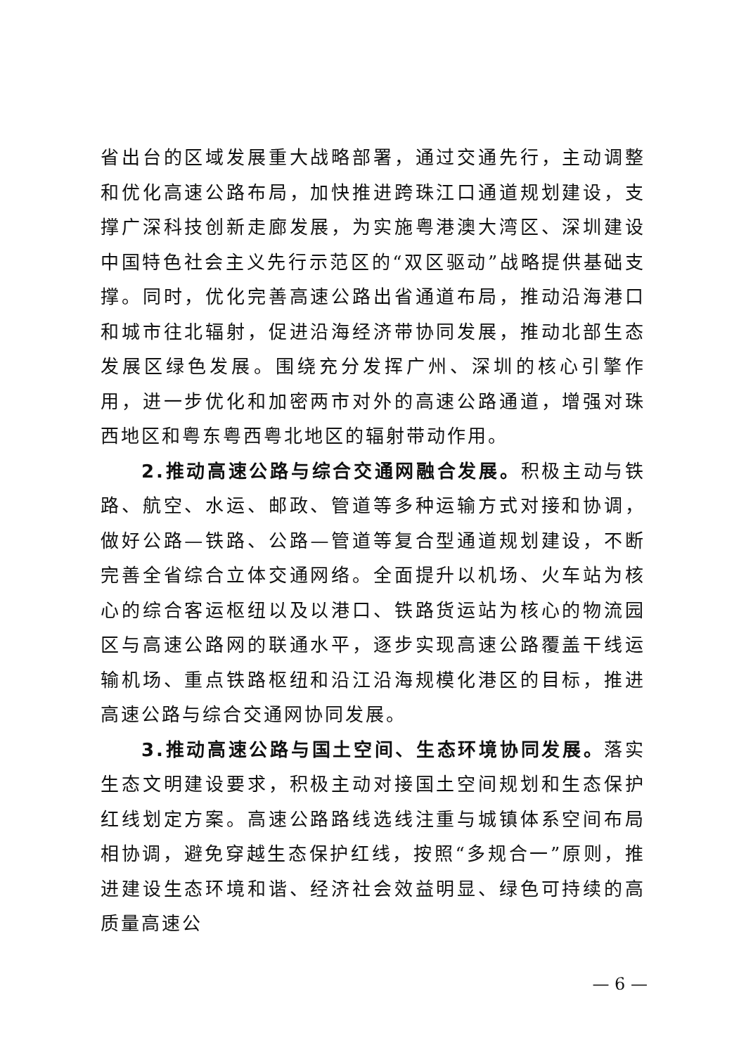省出台的区域发展重大战略部署，通过交通先行，主动调整和优化高速公路布局，加快推进跨珠江口通道规划建设，支撑广深科技创新走廊发展，为实施粤港澳大湾区、深圳建设中国特色社会主义先行示范区的“双区驱动”战略提供基础支撑。同时，优化完善高速公路出省通道布局，推动沿海港口和城市往北辐射，促进沿海经济带协同发展，推动北部生态发展区绿色发展。围绕充分发挥广州、深圳的核心引擎作用，进一步优化和加密两市对外的高速公路通道，增强对珠西地区和粤东粤西粤北地区的辐射带动作用。
2.推动高速公路与综合交通网融合发展。积极主动与铁路、航空、水运、邮政、管道等多种运输方式对接和协调，做好公路—铁路、公路—管道等复合型通道规划建设，不断完善全省综合立体交通网络。全面提升以机场、火车站为核心的综合客运枢纽以及以港口、铁路货运站为核心的物流园区与高速公路网的联通水平，逐步实现高速公路覆盖干线运输机场、重点铁路枢纽和沿江沿海规模化港区的目标，推进高速公路与综合交通网协同发展。
3.推动高速公路与国土空间、生态环境协同发展。落实生态文明建设要求，积极主动对接国土空间规划和生态保护红线划定方案。高速公路路线选线注重与城镇体系空间布局相协调，避免穿越生态保护红线，按照“多规合一”原则，推进建设生态环境和谐、经济社会效益明显、绿色可持续的高质量高速公
— 6 —